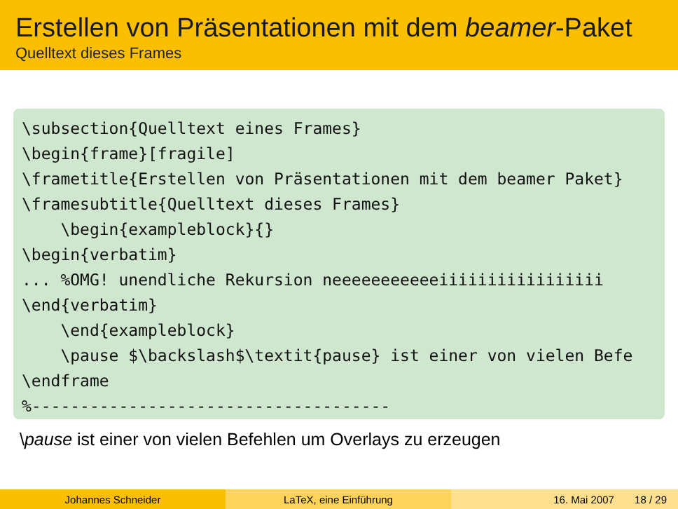Erstellen von Präsentationen mit dem beamer-Paket
Quelltext dieses Frames
\subsection{Quelltext eines Frames}
\begin{frame}[fragile]
\frametitle{Erstellen von Präsentationen mit dem beamer Paket}
\framesubtitle{Quelltext dieses Frames}
    \begin{exampleblock}{}
\begin{verbatim}
... %OMG! unendliche Rekursion neeeeeeeeeeeiiiiiiiiiiiiiiiii
\end{verbatim}
    \end{exampleblock}
    \pause $\backslash$\textit{pause} ist einer von vielen Befe
\endframe
%-------------------------------------
\pause ist einer von vielen Befehlen um Overlays zu erzeugen
Johannes Schneider LaTeX, eine Einführung 16. Mai 2007 18 / 29